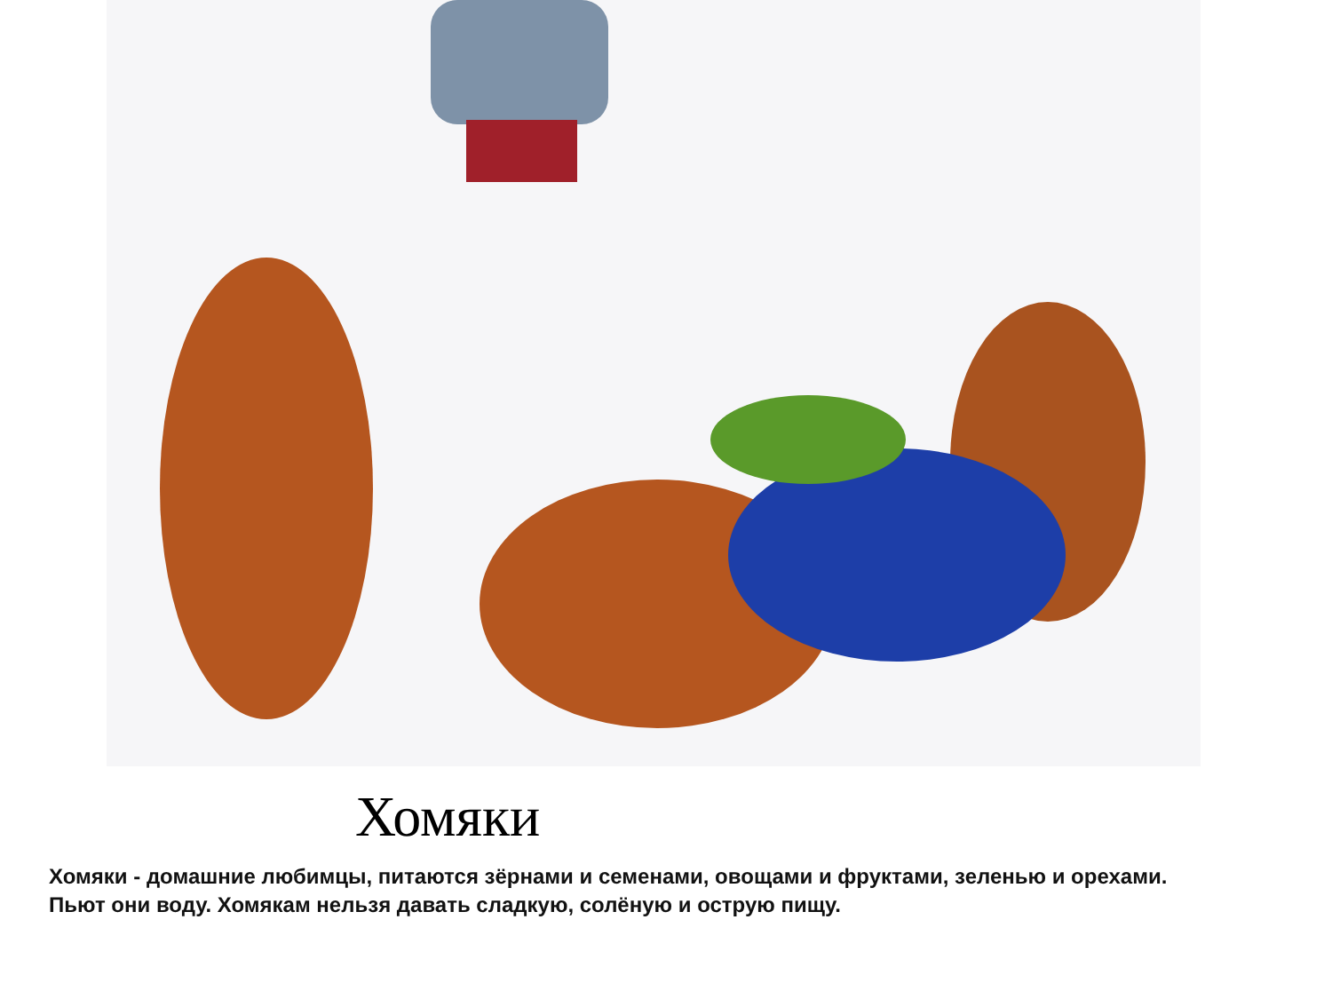Хомяки
Хомяки - домашние любимцы, питаются зёрнами и семенами, овощами и фруктами, зеленью и орехами. Пьют они воду. Хомякам нельзя давать сладкую, солёную и острую пищу.